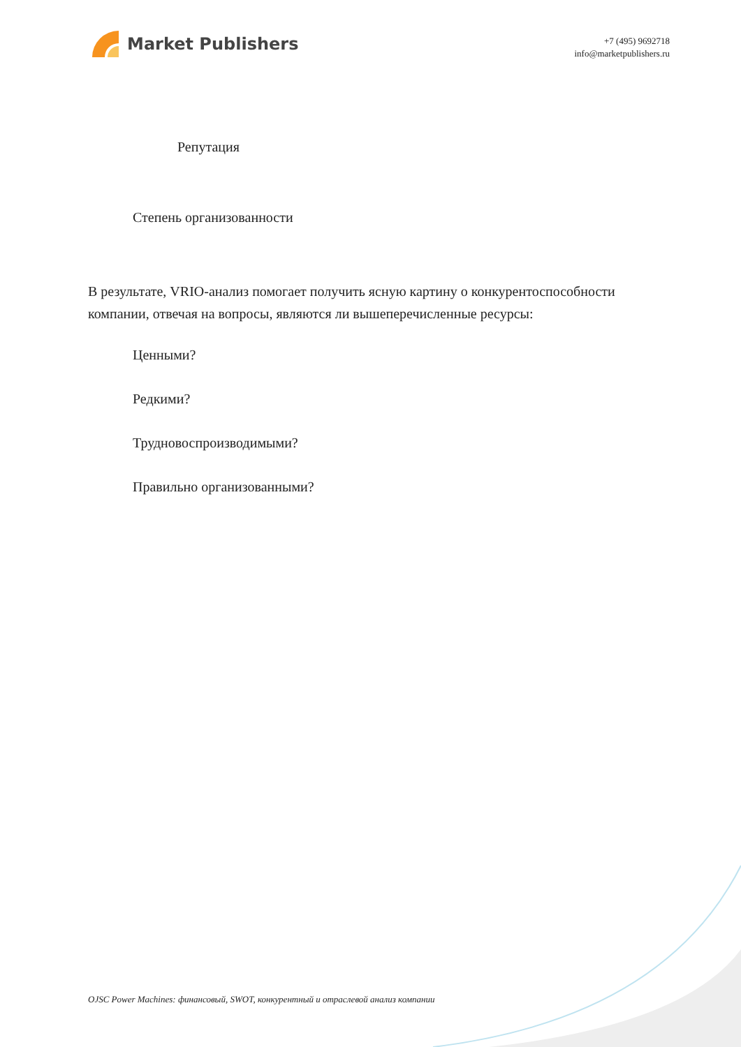Market Publishers
+7 (495) 9692718
info@marketpublishers.ru
Репутация
Степень организованности
В результате, VRIO-анализ помогает получить ясную картину о конкурентоспособности компании, отвечая на вопросы, являются ли вышеперечисленные ресурсы:
Ценными?
Редкими?
Трудновоспроизводимыми?
Правильно организованными?
OJSC Power Machines: финансовый, SWOT, конкурентный и отраслевой анализ компании